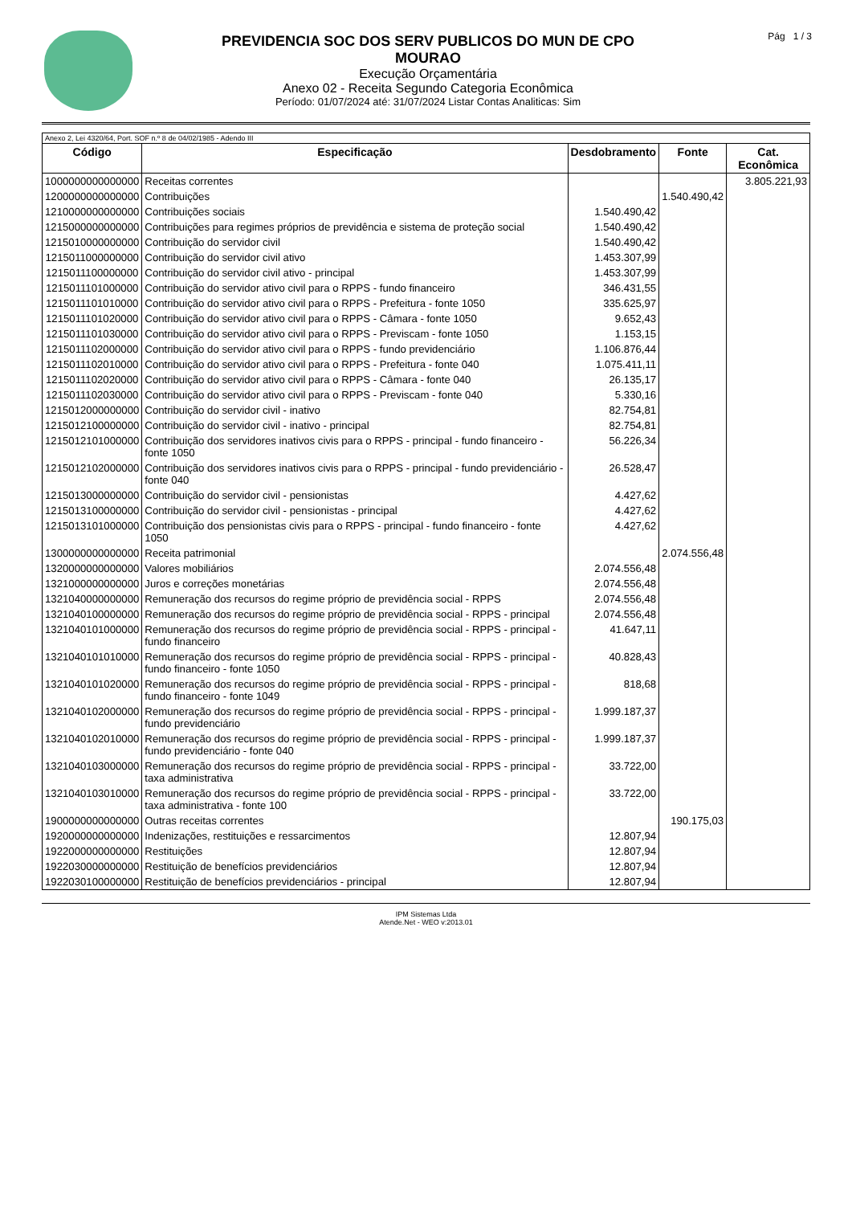PREVIDENCIA SOC DOS SERV PUBLICOS DO MUN DE CPO
MOURAO
Execução Orçamentária
Anexo 02 - Receita Segundo Categoria Econômica
Período: 01/07/2024 até: 31/07/2024 Listar Contas Analiticas: Sim
Pág 1 / 3
| Anexo 2, Lei 4320/64, Port. SOF n.º 8 de 04/02/1985 - Adendo III | | | | |
| Código | Especificação | Desdobramento | Fonte | Cat. Econômica |
| 1000000000000000 | Receitas correntes | | | 3.805.221,93 |
| 1200000000000000 | Contribuições | | 1.540.490,42 | |
| 1210000000000000 | Contribuições sociais | 1.540.490,42 | | |
| 1215000000000000 | Contribuições para regimes próprios de previdência e sistema de proteção social | 1.540.490,42 | | |
| 1215010000000000 | Contribuição do servidor civil | 1.540.490,42 | | |
| 1215011000000000 | Contribuição do servidor civil ativo | 1.453.307,99 | | |
| 1215011100000000 | Contribuição do servidor civil ativo - principal | 1.453.307,99 | | |
| 1215011101000000 | Contribuição do servidor ativo civil para o RPPS - fundo financeiro | 346.431,55 | | |
| 1215011101010000 | Contribuição do servidor ativo civil para o RPPS - Prefeitura - fonte 1050 | 335.625,97 | | |
| 1215011101020000 | Contribuição do servidor ativo civil para o RPPS - Câmara - fonte 1050 | 9.652,43 | | |
| 1215011101030000 | Contribuição do servidor ativo civil para o RPPS - Previscam - fonte 1050 | 1.153,15 | | |
| 1215011102000000 | Contribuição do servidor ativo civil para o RPPS - fundo previdenciário | 1.106.876,44 | | |
| 1215011102010000 | Contribuição do servidor ativo civil para o RPPS - Prefeitura - fonte 040 | 1.075.411,11 | | |
| 1215011102020000 | Contribuição do servidor ativo civil para o RPPS - Câmara - fonte 040 | 26.135,17 | | |
| 1215011102030000 | Contribuição do servidor ativo civil para o RPPS - Previscam - fonte 040 | 5.330,16 | | |
| 1215012000000000 | Contribuição do servidor civil - inativo | 82.754,81 | | |
| 1215012100000000 | Contribuição do servidor civil - inativo - principal | 82.754,81 | | |
| 1215012101000000 | Contribuição dos servidores inativos civis para o RPPS - principal - fundo financeiro - fonte 1050 | 56.226,34 | | |
| 1215012102000000 | Contribuição dos servidores inativos civis para o RPPS - principal - fundo previdenciário - fonte 040 | 26.528,47 | | |
| 1215013000000000 | Contribuição do servidor civil - pensionistas | 4.427,62 | | |
| 1215013100000000 | Contribuição do servidor civil - pensionistas - principal | 4.427,62 | | |
| 1215013101000000 | Contribuição dos pensionistas civis para o RPPS - principal - fundo financeiro - fonte 1050 | 4.427,62 | | |
| 1300000000000000 | Receita patrimonial | | 2.074.556,48 | |
| 1320000000000000 | Valores mobiliários | 2.074.556,48 | | |
| 1321000000000000 | Juros e correções monetárias | 2.074.556,48 | | |
| 1321040000000000 | Remuneração dos recursos do regime próprio de previdência social - RPPS | 2.074.556,48 | | |
| 1321040100000000 | Remuneração dos recursos do regime próprio de previdência social - RPPS - principal | 2.074.556,48 | | |
| 1321040101000000 | Remuneração dos recursos do regime próprio de previdência social - RPPS - principal - fundo financeiro | 41.647,11 | | |
| 1321040101010000 | Remuneração dos recursos do regime próprio de previdência social - RPPS - principal - fundo financeiro - fonte 1050 | 40.828,43 | | |
| 1321040101020000 | Remuneração dos recursos do regime próprio de previdência social - RPPS - principal - fundo financeiro - fonte 1049 | 818,68 | | |
| 1321040102000000 | Remuneração dos recursos do regime próprio de previdência social - RPPS - principal - fundo previdenciário | 1.999.187,37 | | |
| 1321040102010000 | Remuneração dos recursos do regime próprio de previdência social - RPPS - principal - fundo previdenciário - fonte 040 | 1.999.187,37 | | |
| 1321040103000000 | Remuneração dos recursos do regime próprio de previdência social - RPPS - principal - taxa administrativa | 33.722,00 | | |
| 1321040103010000 | Remuneração dos recursos do regime próprio de previdência social - RPPS - principal - taxa administrativa - fonte 100 | 33.722,00 | | |
| 1900000000000000 | Outras receitas correntes | | 190.175,03 | |
| 1920000000000000 | Indenizações, restituições e ressarcimentos | 12.807,94 | | |
| 1922000000000000 | Restituições | 12.807,94 | | |
| 1922030000000000 | Restituição de benefícios previdenciários | 12.807,94 | | |
| 1922030100000000 | Restituição de benefícios previdenciários - principal | 12.807,94 | | |
IPM Sistemas Ltda
Atende.Net - WEO v:2013.01